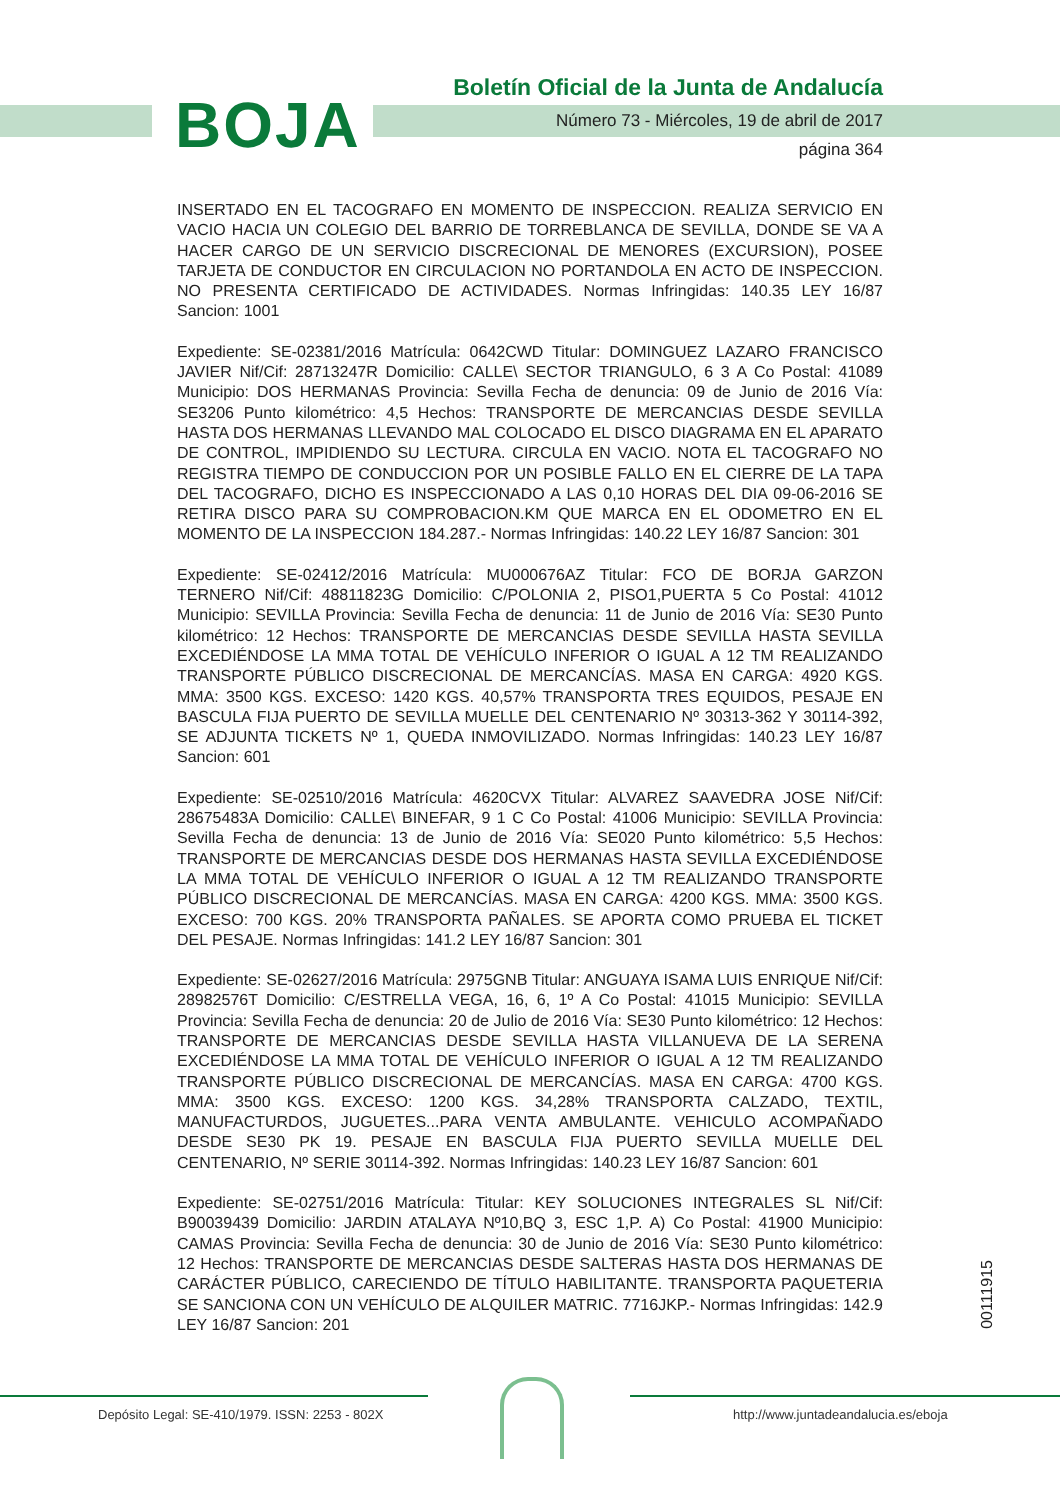BOJA
Boletín Oficial de la Junta de Andalucía
Número 73 - Miércoles, 19 de abril de 2017
página 364
INSERTADO EN EL TACOGRAFO EN MOMENTO DE INSPECCION. REALIZA SERVICIO EN VACIO HACIA UN COLEGIO DEL BARRIO DE TORREBLANCA DE SEVILLA, DONDE SE VA A HACER CARGO DE UN SERVICIO DISCRECIONAL DE MENORES (EXCURSION), POSEE TARJETA DE CONDUCTOR EN CIRCULACION NO PORTANDOLA EN ACTO DE INSPECCION. NO PRESENTA CERTIFICADO DE ACTIVIDADES. Normas Infringidas: 140.35 LEY 16/87 Sancion: 1001
Expediente: SE-02381/2016 Matrícula: 0642CWD Titular: DOMINGUEZ LAZARO FRANCISCO JAVIER Nif/Cif: 28713247R Domicilio: CALLE\ SECTOR TRIANGULO, 6 3 A Co Postal: 41089 Municipio: DOS HERMANAS Provincia: Sevilla Fecha de denuncia: 09 de Junio de 2016 Vía: SE3206 Punto kilométrico: 4,5 Hechos: TRANSPORTE DE MERCANCIAS DESDE SEVILLA HASTA DOS HERMANAS LLEVANDO MAL COLOCADO EL DISCO DIAGRAMA EN EL APARATO DE CONTROL, IMPIDIENDO SU LECTURA. CIRCULA EN VACIO. NOTA EL TACOGRAFO NO REGISTRA TIEMPO DE CONDUCCION POR UN POSIBLE FALLO EN EL CIERRE DE LA TAPA DEL TACOGRAFO, DICHO ES INSPECCIONADO A LAS 0,10 HORAS DEL DIA 09-06-2016 SE RETIRA DISCO PARA SU COMPROBACION.KM QUE MARCA EN EL ODOMETRO EN EL MOMENTO DE LA INSPECCION 184.287.- Normas Infringidas: 140.22 LEY 16/87 Sancion: 301
Expediente: SE-02412/2016 Matrícula: MU000676AZ Titular: FCO DE BORJA GARZON TERNERO Nif/Cif: 48811823G Domicilio: C/POLONIA 2, PISO1,PUERTA 5 Co Postal: 41012 Municipio: SEVILLA Provincia: Sevilla Fecha de denuncia: 11 de Junio de 2016 Vía: SE30 Punto kilométrico: 12 Hechos: TRANSPORTE DE MERCANCIAS DESDE SEVILLA HASTA SEVILLA EXCEDIÉNDOSE LA MMA TOTAL DE VEHÍCULO INFERIOR O IGUAL A 12 TM REALIZANDO TRANSPORTE PÚBLICO DISCRECIONAL DE MERCANCÍAS. MASA EN CARGA: 4920 KGS. MMA: 3500 KGS. EXCESO: 1420 KGS. 40,57% TRANSPORTA TRES EQUIDOS, PESAJE EN BASCULA FIJA PUERTO DE SEVILLA MUELLE DEL CENTENARIO Nº 30313-362 Y 30114-392, SE ADJUNTA TICKETS Nº 1, QUEDA INMOVILIZADO. Normas Infringidas: 140.23 LEY 16/87 Sancion: 601
Expediente: SE-02510/2016 Matrícula: 4620CVX Titular: ALVAREZ SAAVEDRA JOSE Nif/Cif: 28675483A Domicilio: CALLE\ BINEFAR, 9 1 C Co Postal: 41006 Municipio: SEVILLA Provincia: Sevilla Fecha de denuncia: 13 de Junio de 2016 Vía: SE020 Punto kilométrico: 5,5 Hechos: TRANSPORTE DE MERCANCIAS DESDE DOS HERMANAS HASTA SEVILLA EXCEDIÉNDOSE LA MMA TOTAL DE VEHÍCULO INFERIOR O IGUAL A 12 TM REALIZANDO TRANSPORTE PÚBLICO DISCRECIONAL DE MERCANCÍAS. MASA EN CARGA: 4200 KGS. MMA: 3500 KGS. EXCESO: 700 KGS. 20% TRANSPORTA PAÑALES. SE APORTA COMO PRUEBA EL TICKET DEL PESAJE. Normas Infringidas: 141.2 LEY 16/87 Sancion: 301
Expediente: SE-02627/2016 Matrícula: 2975GNB Titular: ANGUAYA ISAMA LUIS ENRIQUE Nif/Cif: 28982576T Domicilio: C/ESTRELLA VEGA, 16, 6, 1º A Co Postal: 41015 Municipio: SEVILLA Provincia: Sevilla Fecha de denuncia: 20 de Julio de 2016 Vía: SE30 Punto kilométrico: 12 Hechos: TRANSPORTE DE MERCANCIAS DESDE SEVILLA HASTA VILLANUEVA DE LA SERENA EXCEDIÉNDOSE LA MMA TOTAL DE VEHÍCULO INFERIOR O IGUAL A 12 TM REALIZANDO TRANSPORTE PÚBLICO DISCRECIONAL DE MERCANCÍAS. MASA EN CARGA: 4700 KGS. MMA: 3500 KGS. EXCESO: 1200 KGS. 34,28% TRANSPORTA CALZADO, TEXTIL, MANUFACTURDOS, JUGUETES...PARA VENTA AMBULANTE. VEHICULO ACOMPAÑADO DESDE SE30 PK 19. PESAJE EN BASCULA FIJA PUERTO SEVILLA MUELLE DEL CENTENARIO, Nº SERIE 30114-392. Normas Infringidas: 140.23 LEY 16/87 Sancion: 601
Expediente: SE-02751/2016 Matrícula: Titular: KEY SOLUCIONES INTEGRALES SL Nif/Cif: B90039439 Domicilio: JARDIN ATALAYA Nº10,BQ 3, ESC 1,P. A) Co Postal: 41900 Municipio: CAMAS Provincia: Sevilla Fecha de denuncia: 30 de Junio de 2016 Vía: SE30 Punto kilométrico: 12 Hechos: TRANSPORTE DE MERCANCIAS DESDE SALTERAS HASTA DOS HERMANAS DE CARÁCTER PÚBLICO, CARECIENDO DE TÍTULO HABILITANTE. TRANSPORTA PAQUETERIA SE SANCIONA CON UN VEHÍCULO DE ALQUILER MATRIC. 7716JKP.- Normas Infringidas: 142.9 LEY 16/87 Sancion: 201
00111915
Depósito Legal: SE-410/1979. ISSN: 2253 - 802X
http://www.juntadeandalucia.es/eboja